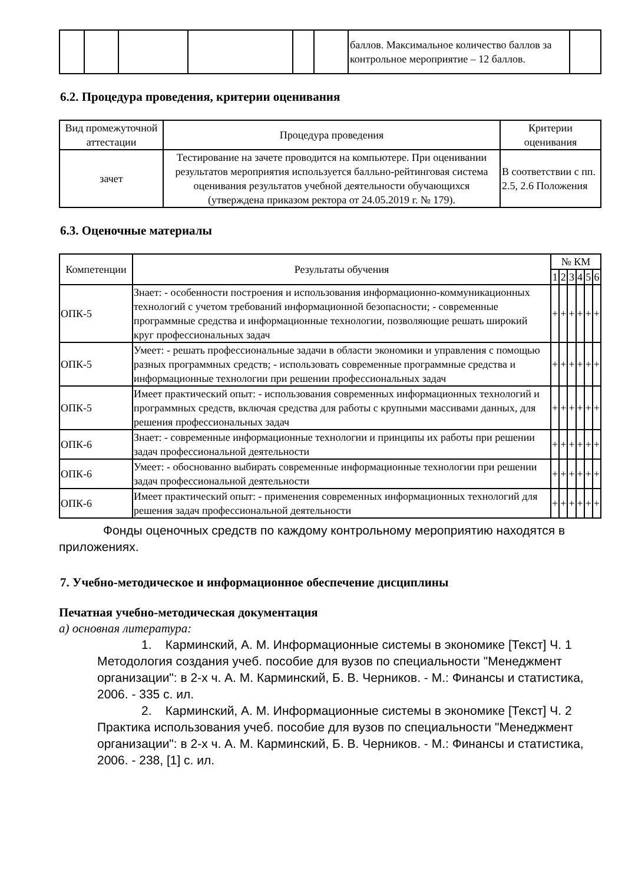| | | | | | | баллов. Максимальное количество баллов за контрольное мероприятие – 12 баллов. | |
6.2. Процедура проведения, критерии оценивания
| Вид промежуточной аттестации | Процедура проведения | Критерии оценивания |
| --- | --- | --- |
| зачет | Тестирование на зачете проводится на компьютере. При оценивании результатов мероприятия используется балльно-рейтинговая система оценивания результатов учебной деятельности обучающихся (утверждена приказом ректора от 24.05.2019 г. № 179). | В соответствии с пп. 2.5, 2.6 Положения |
6.3. Оценочные материалы
| Компетенции | Результаты обучения | № КМ | | | | | |
| --- | --- | --- | --- | --- | --- | --- | --- |
| | | 1 | 2 | 3 | 4 | 5 | 6 |
| ОПК-5 | Знает: - особенности построения и использования информационно-коммуникационных технологий с учетом требований информационной безопасности; - современные программные средства и информационные технологии, позволяющие решать широкий круг профессиональных задач | + | + | + | + | + | + |
| ОПК-5 | Умеет: - решать профессиональные задачи в области экономики и управления с помощью разных программных средств; - использовать современные программные средства и информационные технологии при решении профессиональных задач | + | + | + | + | + | + |
| ОПК-5 | Имеет практический опыт: - использования современных информационных технологий и программных средств, включая средства для работы с крупными массивами данных, для решения профессиональных задач | + | + | + | + | + | + |
| ОПК-6 | Знает: - современные информационные технологии и принципы их работы при решении задач профессиональной деятельности | + | + | + | + | + | + |
| ОПК-6 | Умеет: - обоснованно выбирать современные информационные технологии при решении задач профессиональной деятельности | + | + | + | + | + | + |
| ОПК-6 | Имеет практический опыт: - применения современных информационных технологий для решения задач профессиональной деятельности | + | + | + | + | + | + |
Фонды оценочных средств по каждому контрольному мероприятию находятся в приложениях.
7. Учебно-методическое и информационное обеспечение дисциплины
Печатная учебно-методическая документация
а) основная литература:
1. Карминский, А. М. Информационные системы в экономике [Текст] Ч. 1 Методология создания учеб. пособие для вузов по специальности "Менеджмент организации": в 2-х ч. А. М. Карминский, Б. В. Черников. - М.: Финансы и статистика, 2006. - 335 с. ил.
2. Карминский, А. М. Информационные системы в экономике [Текст] Ч. 2 Практика использования учеб. пособие для вузов по специальности "Менеджмент организации": в 2-х ч. А. М. Карминский, Б. В. Черников. - М.: Финансы и статистика, 2006. - 238, [1] с. ил.